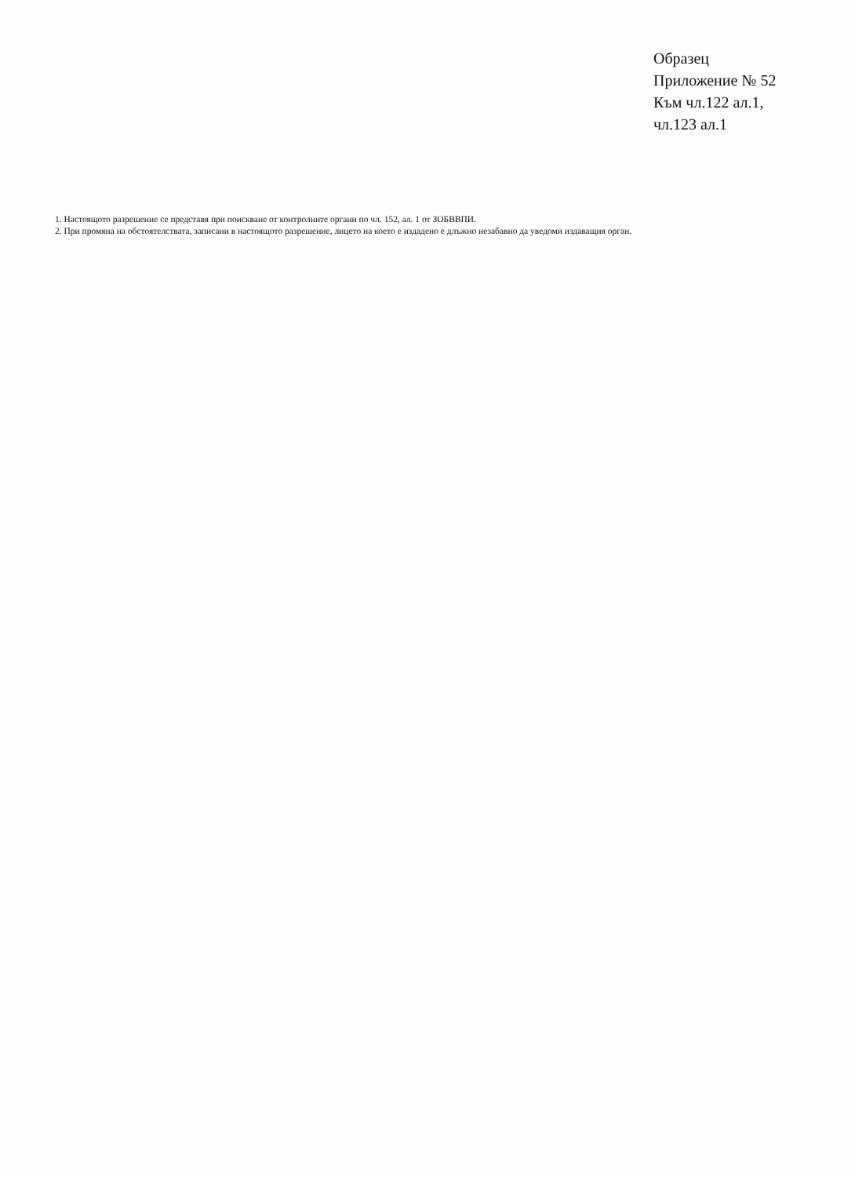Образец
Приложение № 52
Към чл.122 ал.1,
чл.123 ал.1
1. Настоящото разрешение се представя при поискване от контролните органи по чл. 152, ал. 1 от ЗОБВВПИ.
2. При промяна на обстоятелствата, записани в настоящото разрешение, лицето на което е издадено е длъжно незабавно да уведоми издаващия орган.